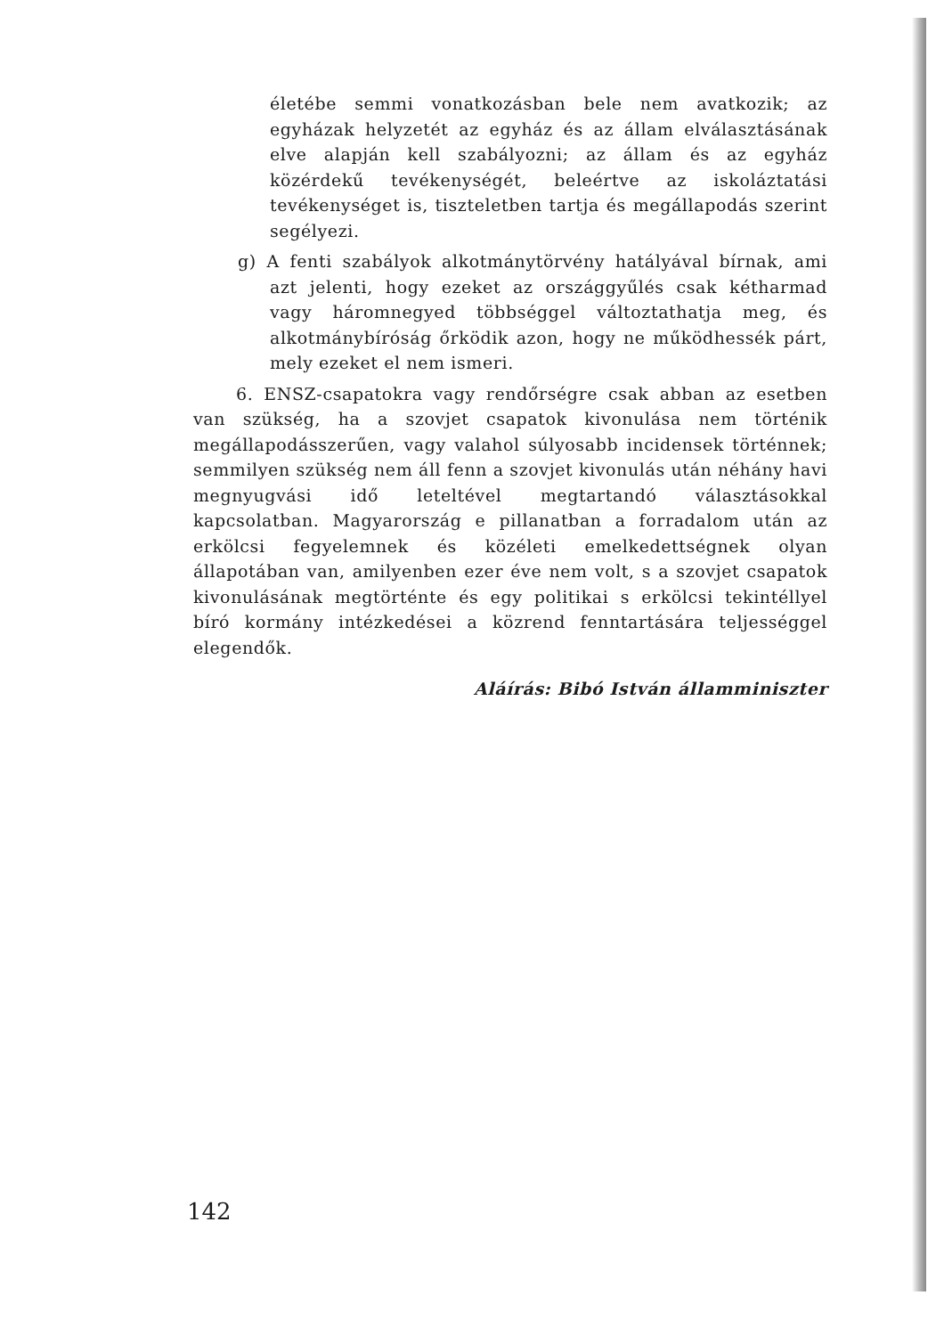életébe semmi vonatkozásban bele nem avatkozik; az egyházak helyzetét az egyház és az állam elválasztásának elve alapján kell szabályozni; az állam és az egyház közérdekű tevékenységét, beleértve az iskoláztatási tevékenységet is, tiszteletben tartja és megállapodás szerint segélyezi.
g) A fenti szabályok alkotmánytörvény hatályával bírnak, ami azt jelenti, hogy ezeket az országgyűlés csak kétharmad vagy háromnegyed többséggel változtathatja meg, és alkotmánybíróság őrködik azon, hogy ne működhessék párt, mely ezeket el nem ismeri.
6. ENSZ-csapatokra vagy rendőrségre csak abban az esetben van szükség, ha a szovjet csapatok kivonulása nem történik megállapodásszerűen, vagy valahol súlyosabb incidensek történnek; semmilyen szükség nem áll fenn a szovjet kivonulás után néhány havi megnyugvási idő leteltével megtartandó választásokkal kapcsolatban. Magyarország e pillanatban a forradalom után az erkölcsi fegyelemnek és közéleti emelkedettségnek olyan állapotában van, amilyenben ezer éve nem volt, s a szovjet csapatok kivonulásának megtörténte és egy politikai s erkölcsi tekintéllyel bíró kormány intézkedései a közrend fenntartására teljességgel elegendők.
Aláírás: Bibó István államminiszter
142